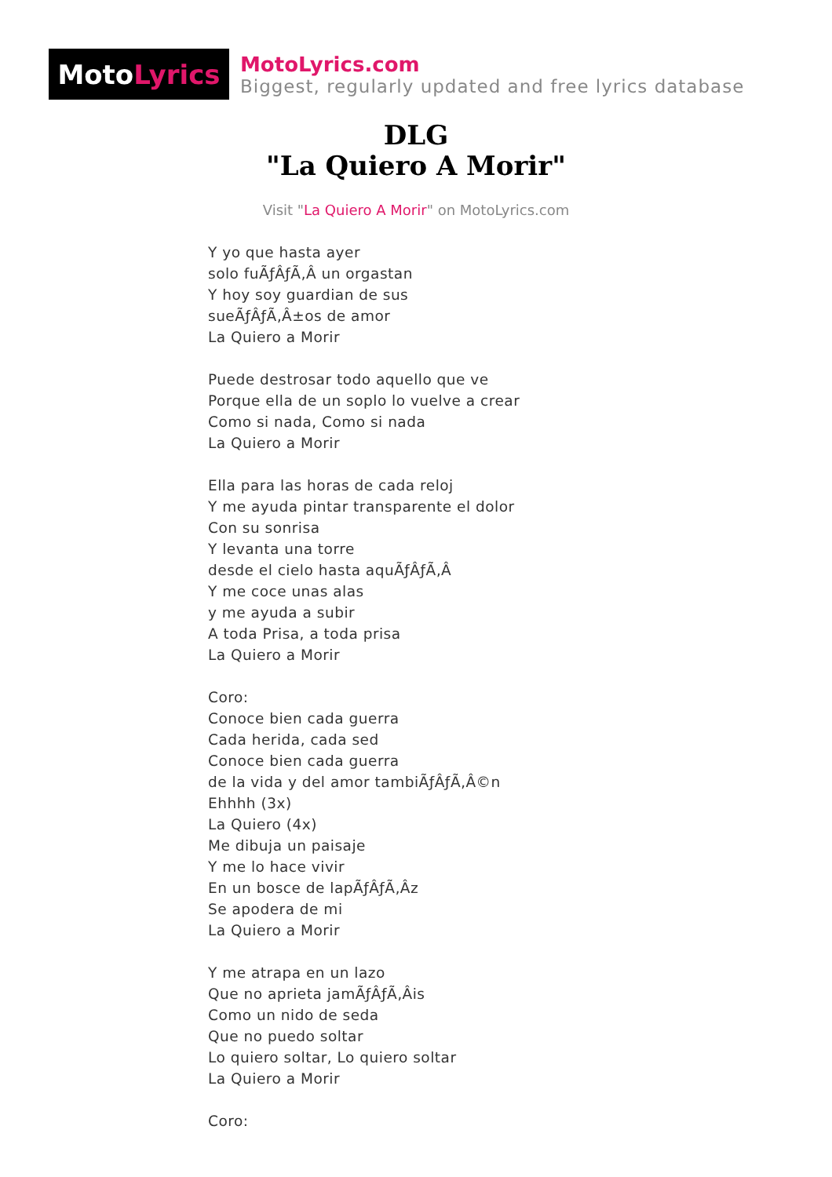Moto Lyrics
MotoLyrics.com
Biggest, regularly updated and free lyrics database
DLG
"La Quiero A Morir"
Visit "La Quiero A Morir" on MotoLyrics.com
Y yo que hasta ayer
solo fuÃƒÂƒÃ‚Â un orgastan
Y hoy soy guardian de sus
sueÃƒÂƒÃ‚Â±os de amor
La Quiero a Morir
Puede destrosar todo aquello que ve
Porque ella de un soplo lo vuelve a crear
Como si nada, Como si nada
La Quiero a Morir
Ella para las horas de cada reloj
Y me ayuda pintar transparente el dolor
Con su sonrisa
Y levanta una torre
desde el cielo hasta aquÃƒÂƒÃ‚Â
Y me coce unas alas
y me ayuda a subir
A toda Prisa, a toda prisa
La Quiero a Morir
Coro:
Conoce bien cada guerra
Cada herida, cada sed
Conoce bien cada guerra
de la vida y del amor tambiÃƒÂƒÃ‚Â©n
Ehhhh (3x)
La Quiero (4x)
Me dibuja un paisaje
Y me lo hace vivir
En un bosce de lapÃƒÂƒÃ‚Âz
Se apodera de mi
La Quiero a Morir
Y me atrapa en un lazo
Que no aprieta jamÃƒÂƒÃ‚Âis
Como un nido de seda
Que no puedo soltar
Lo quiero soltar, Lo quiero soltar
La Quiero a Morir
Coro: